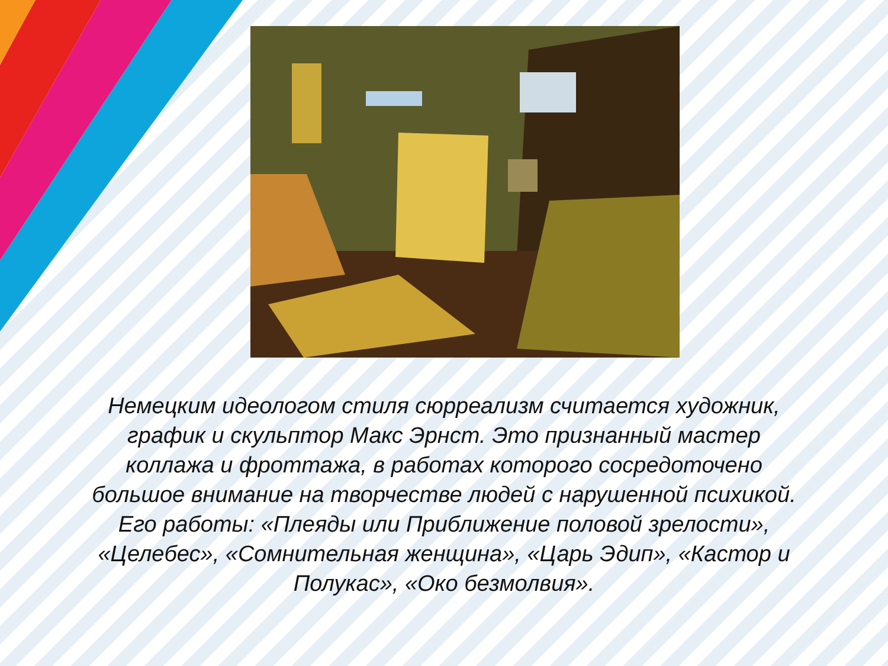Немецким идеологом стиля сюрреализм считается художник, график и скульптор Макс Эрнст. Это признанный мастер коллажа и фроттажа, в работах которого сосредоточено большое внимание на творчестве людей с нарушенной психикой. Его работы: «Плеяды или Приближение половой зрелости», «Целебес», «Сомнительная женщина», «Царь Эдип», «Кастор и Полукас», «Око безмолвия».